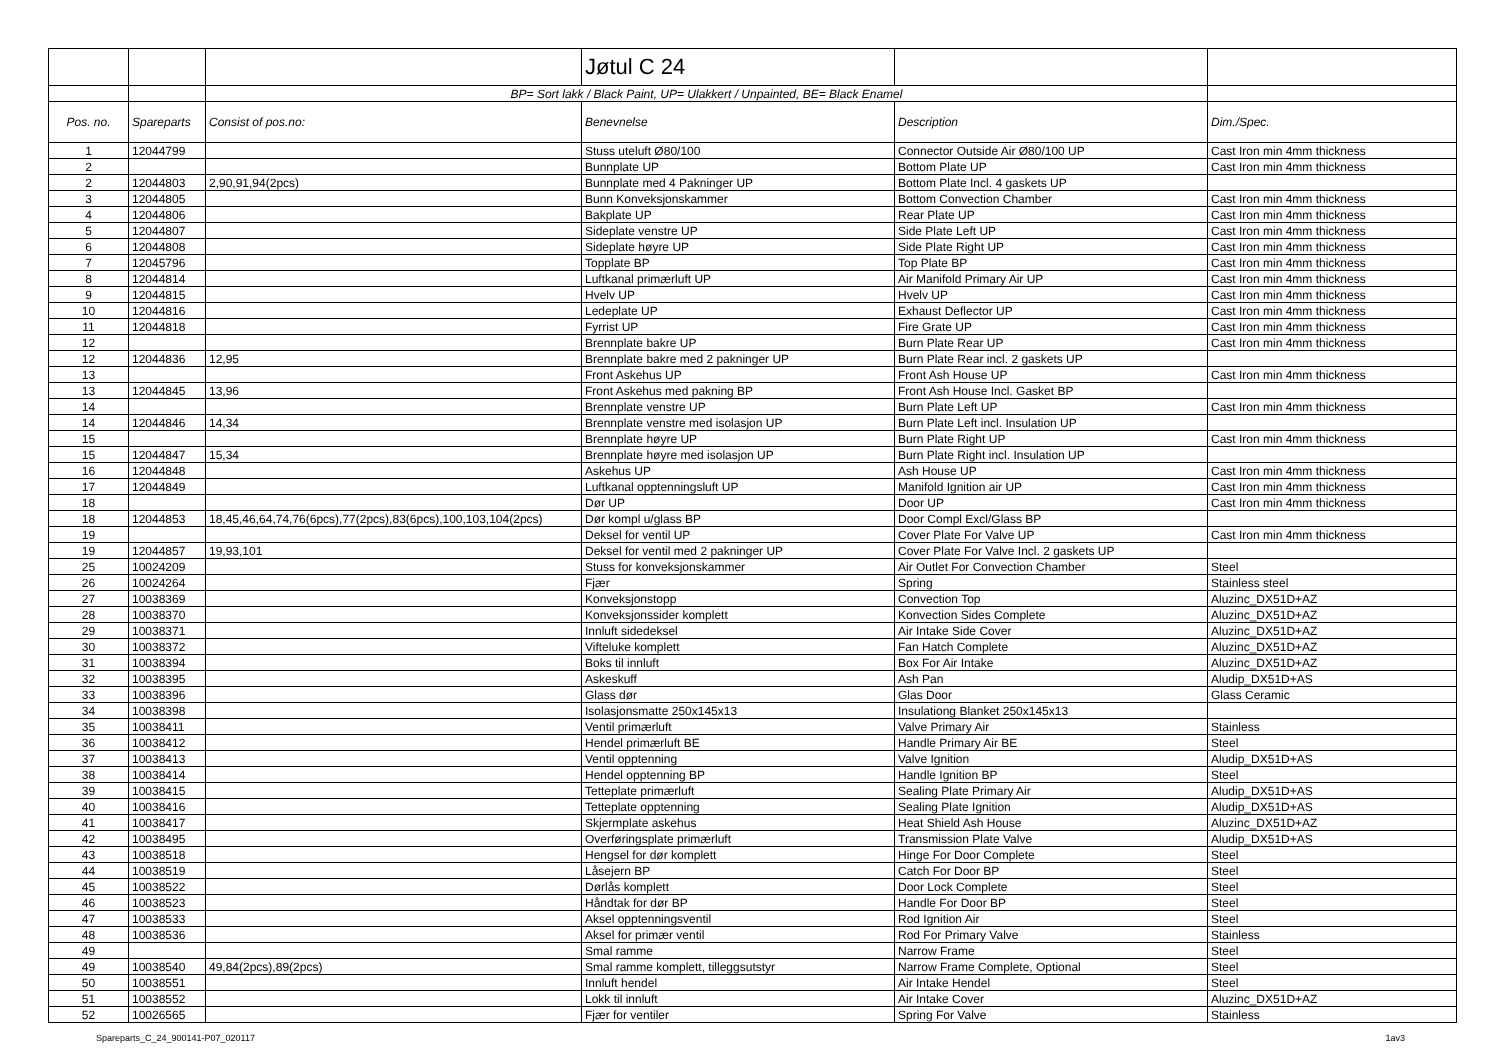| | | | Jøtul C 24 | | |
| | | BP= Sort lakk / Black Paint, UP= Ulakkert / Unpainted, BE= Black Enamel | | | |
| Pos. no. | Spareparts | Consist of pos.no: | Benevnelse | Description | Dim./Spec. |
| 1 | 12044799 | | Stuss uteluft Ø80/100 | Connector Outside Air Ø80/100 UP | Cast Iron min 4mm thickness |
| 2 | | | Bunnplate UP | Bottom Plate UP | Cast Iron min 4mm thickness |
| 2 | 12044803 | 2,90,91,94(2pcs) | Bunnplate med 4 Pakninger UP | Bottom Plate Incl. 4 gaskets UP | |
| 3 | 12044805 | | Bunn Konveksjonskammer | Bottom Convection Chamber | Cast Iron min 4mm thickness |
| 4 | 12044806 | | Bakplate UP | Rear Plate UP | Cast Iron min 4mm thickness |
| 5 | 12044807 | | Sideplate venstre UP | Side Plate Left UP | Cast Iron min 4mm thickness |
| 6 | 12044808 | | Sideplate høyre UP | Side Plate Right UP | Cast Iron min 4mm thickness |
| 7 | 12045796 | | Topplate BP | Top Plate BP | Cast Iron min 4mm thickness |
| 8 | 12044814 | | Luftkanal primærluft UP | Air Manifold Primary Air UP | Cast Iron min 4mm thickness |
| 9 | 12044815 | | Hvelv UP | Hvelv UP | Cast Iron min 4mm thickness |
| 10 | 12044816 | | Ledeplate UP | Exhaust Deflector UP | Cast Iron min 4mm thickness |
| 11 | 12044818 | | Fyrrist UP | Fire Grate UP | Cast Iron min 4mm thickness |
| 12 | | | Brennplate bakre UP | Burn Plate Rear UP | Cast Iron min 4mm thickness |
| 12 | 12044836 | 12,95 | Brennplate bakre med 2 pakninger UP | Burn Plate Rear incl. 2 gaskets UP | |
| 13 | | | Front Askehus UP | Front Ash House UP | Cast Iron min 4mm thickness |
| 13 | 12044845 | 13,96 | Front Askehus med pakning BP | Front Ash House Incl. Gasket BP | |
| 14 | | | Brennplate venstre UP | Burn Plate Left UP | Cast Iron min 4mm thickness |
| 14 | 12044846 | 14,34 | Brennplate venstre med isolasjon UP | Burn Plate Left incl. Insulation UP | |
| 15 | | | Brennplate høyre UP | Burn Plate Right UP | Cast Iron min 4mm thickness |
| 15 | 12044847 | 15,34 | Brennplate høyre med isolasjon UP | Burn Plate Right incl. Insulation UP | |
| 16 | 12044848 | | Askehus UP | Ash House UP | Cast Iron min 4mm thickness |
| 17 | 12044849 | | Luftkanal opptenningsluft UP | Manifold Ignition air UP | Cast Iron min 4mm thickness |
| 18 | | | Dør UP | Door UP | Cast Iron min 4mm thickness |
| 18 | 12044853 | 18,45,46,64,74,76(6pcs),77(2pcs),83(6pcs),100,103,104(2pcs) | Dør kompl u/glass BP | Door Compl Excl/Glass BP | |
| 19 | | | Deksel for ventil UP | Cover Plate For Valve UP | Cast Iron min 4mm thickness |
| 19 | 12044857 | 19,93,101 | Deksel for ventil med 2 pakninger UP | Cover Plate For Valve Incl. 2 gaskets UP | |
| 25 | 10024209 | | Stuss for konveksjonskammer | Air Outlet For Convection Chamber | Steel |
| 26 | 10024264 | | Fjær | Spring | Stainless steel |
| 27 | 10038369 | | Konveksjonstopp | Convection Top | Aluzinc_DX51D+AZ |
| 28 | 10038370 | | Konveksjonssider komplett | Konvection Sides Complete | Aluzinc_DX51D+AZ |
| 29 | 10038371 | | Innluft sidedeksel | Air Intake Side Cover | Aluzinc_DX51D+AZ |
| 30 | 10038372 | | Vifteluke komplett | Fan Hatch Complete | Aluzinc_DX51D+AZ |
| 31 | 10038394 | | Boks til innluft | Box For Air Intake | Aluzinc_DX51D+AZ |
| 32 | 10038395 | | Askeskuff | Ash Pan | Aludip_DX51D+AS |
| 33 | 10038396 | | Glass dør | Glas Door | Glass Ceramic |
| 34 | 10038398 | | Isolasjonsmatte 250x145x13 | Insulationg Blanket 250x145x13 | |
| 35 | 10038411 | | Ventil primærluft | Valve Primary Air | Stainless |
| 36 | 10038412 | | Hendel primærluft BE | Handle Primary Air BE | Steel |
| 37 | 10038413 | | Ventil opptenning | Valve Ignition | Aludip_DX51D+AS |
| 38 | 10038414 | | Hendel opptenning BP | Handle Ignition BP | Steel |
| 39 | 10038415 | | Tetteplate primærluft | Sealing Plate Primary Air | Aludip_DX51D+AS |
| 40 | 10038416 | | Tetteplate opptenning | Sealing Plate Ignition | Aludip_DX51D+AS |
| 41 | 10038417 | | Skjermplate askehus | Heat Shield Ash House | Aluzinc_DX51D+AZ |
| 42 | 10038495 | | Overføringsplate primærluft | Transmission Plate Valve | Aludip_DX51D+AS |
| 43 | 10038518 | | Hengsel for dør komplett | Hinge For Door Complete | Steel |
| 44 | 10038519 | | Låsejern BP | Catch For Door BP | Steel |
| 45 | 10038522 | | Dørlås komplett | Door Lock Complete | Steel |
| 46 | 10038523 | | Håndtak for dør BP | Handle For Door BP | Steel |
| 47 | 10038533 | | Aksel opptenningsventil | Rod Ignition Air | Steel |
| 48 | 10038536 | | Aksel for primær ventil | Rod For Primary Valve | Stainless |
| 49 | | | Smal ramme | Narrow Frame | Steel |
| 49 | 10038540 | 49,84(2pcs),89(2pcs) | Smal ramme komplett, tilleggsutstyr | Narrow Frame Complete, Optional | Steel |
| 50 | 10038551 | | Innluft hendel | Air Intake Hendel | Steel |
| 51 | 10038552 | | Lokk til innluft | Air Intake Cover | Aluzinc_DX51D+AZ |
| 52 | 10026565 | | Fjær for ventiler | Spring For Valve | Stainless |
Spareparts_C_24_900141-P07_020117 1av3